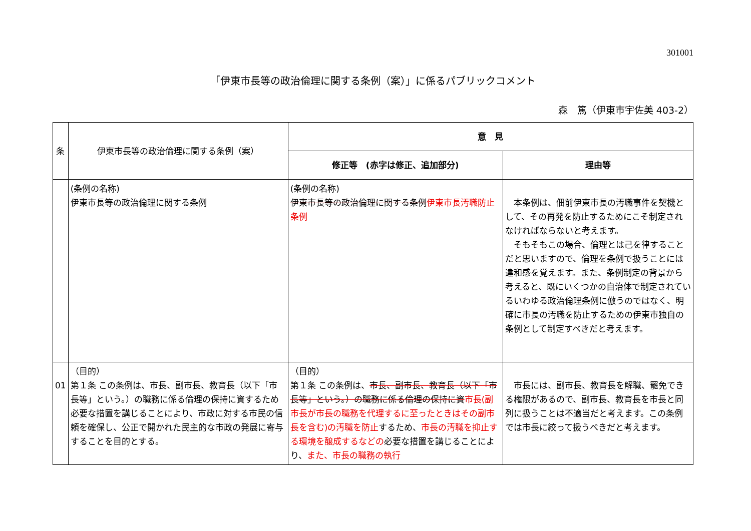301001
「伊東市長等の政治倫理に関する条例（案）」に係るパブリックコメント
森　篤（伊東市宇佐美 403-2）
| 条 | 伊東市長等の政治倫理に関する条例（案） | 意 見 | |
| --- | --- | --- | --- |
| | | 修正等 (赤字は修正、追加部分) | 理由等 |
| | (条例の名称) 伊東市長等の政治倫理に関する条例 | (条例の名称) 伊東市長等の政治倫理に関する条例 伊東市長汚職防止条例 | 本条例は、佃前伊東市長の汚職事件を契機として、その再発を防止するためにこそ制定されなければならないと考えます。 そもそもこの場合、倫理とは己を律することだと思いますので、倫理を条例で扱うことには違和感を覚えます。また、条例制定の背景から考えると、既にいくつかの自治体で制定されているいわゆる政治倫理条例に倣うのではなく、明確に市長の汚職を防止するための伊東市独自の条例として制定すべきだと考えます。 |
| 01 | （目的） 第１条 この条例は、市長、副市長、教育長（以下「市長等」という。）の職務に係る倫理の保持に資するため必要な措置を講じることにより、市政に対する市民の信頼を確保し、公正で開かれた民主的な市政の発展に寄与することを目的とする。 | （目的） 第１条 この条例は、 市長、副市長、教育長（以下「市長等」という。）の職務に係る倫理の保持に資 市長(副市長が市長の職務を代理するに至ったときはその副市長を含む)の汚職を防止 するため、 市長の汚職を抑止する環境を醸成するなどの 必要な措置を講じることにより、 また、市長の職務の執行 | 市長には、副市長、教育長を解職、罷免できる権限があるので、副市長、教育長を市長と同列に扱うことは不適当だと考えます。この条例では市長に絞って扱うべきだと考えます。 |